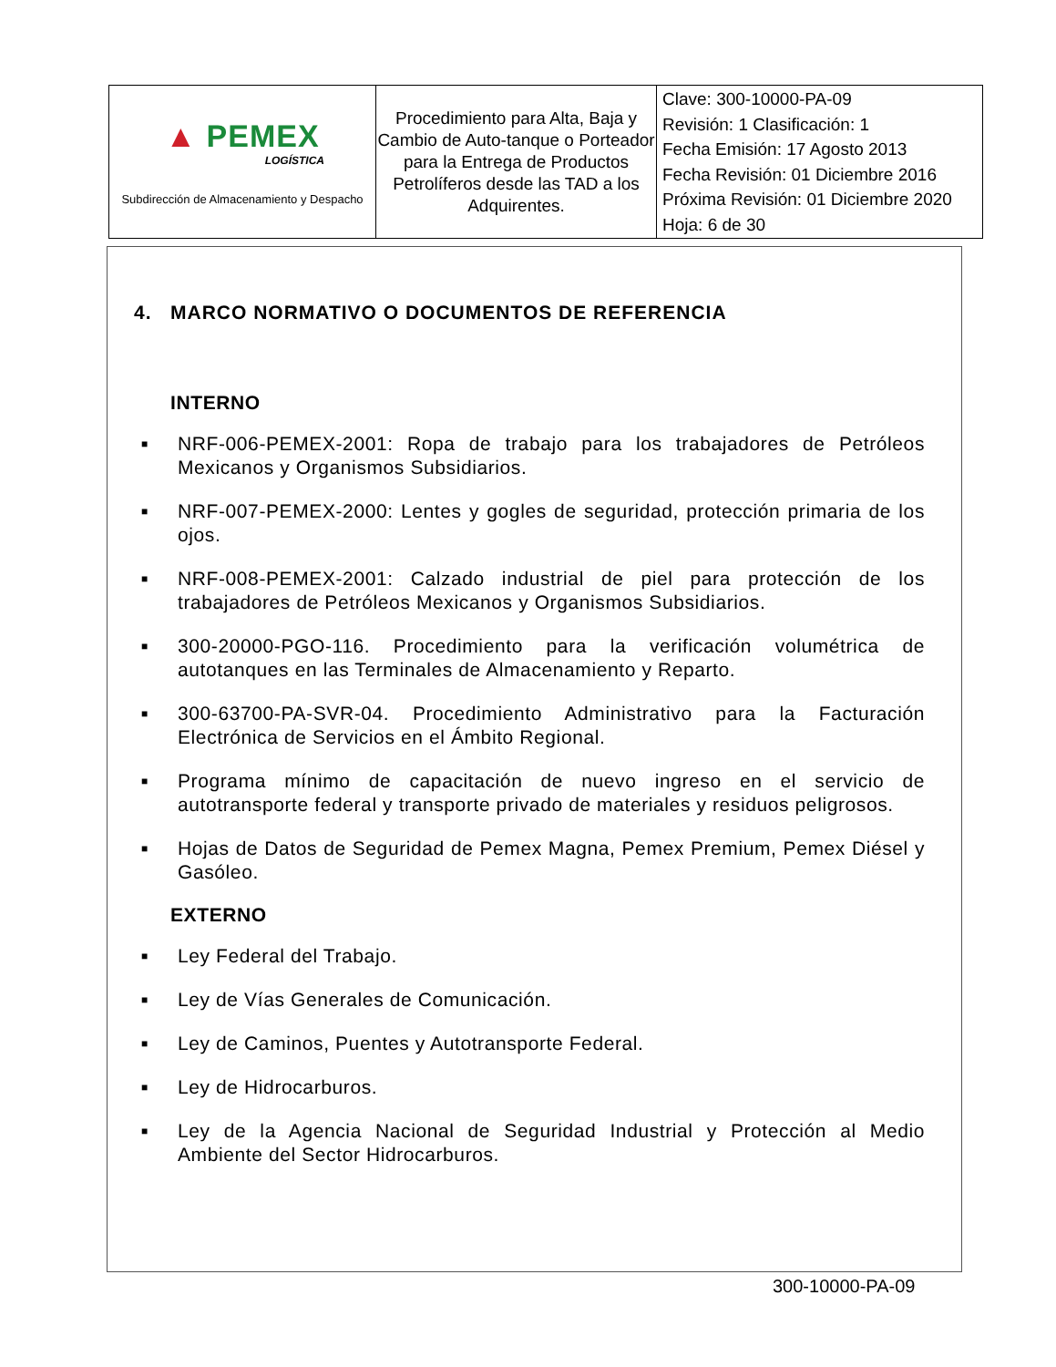| ▲ PEMEX LOGÍSTICA Subdirección de Almacenamiento y Despacho | Procedimiento para Alta, Baja y Cambio de Auto-tanque o Porteador para la Entrega de Productos Petrolíferos desde las TAD a los Adquirentes. | Clave: 300-10000-PA-09 Revisión: 1 Clasificación: 1 Fecha Emisión: 17 Agosto 2013 Fecha Revisión: 01 Diciembre 2016 Próxima Revisión: 01 Diciembre 2020 Hoja: 6 de 30 |
4. MARCO NORMATIVO O DOCUMENTOS DE REFERENCIA
INTERNO
■ NRF-006-PEMEX-2001: Ropa de trabajo para los trabajadores de Petróleos Mexicanos y Organismos Subsidiarios.
■ NRF-007-PEMEX-2000: Lentes y gogles de seguridad, protección primaria de los ojos.
■ NRF-008-PEMEX-2001: Calzado industrial de piel para protección de los trabajadores de Petróleos Mexicanos y Organismos Subsidiarios.
■ 300-20000-PGO-116. Procedimiento para la verificación volumétrica de autotanques en las Terminales de Almacenamiento y Reparto.
■ 300-63700-PA-SVR-04. Procedimiento Administrativo para la Facturación Electrónica de Servicios en el Ámbito Regional.
■ Programa mínimo de capacitación de nuevo ingreso en el servicio de autotransporte federal y transporte privado de materiales y residuos peligrosos.
■ Hojas de Datos de Seguridad de Pemex Magna, Pemex Premium, Pemex Diésel y Gasóleo.
EXTERNO
■ Ley Federal del Trabajo.
■ Ley de Vías Generales de Comunicación.
■ Ley de Caminos, Puentes y Autotransporte Federal.
■ Ley de Hidrocarburos.
■ Ley de la Agencia Nacional de Seguridad Industrial y Protección al Medio Ambiente del Sector Hidrocarburos.
300-10000-PA-09